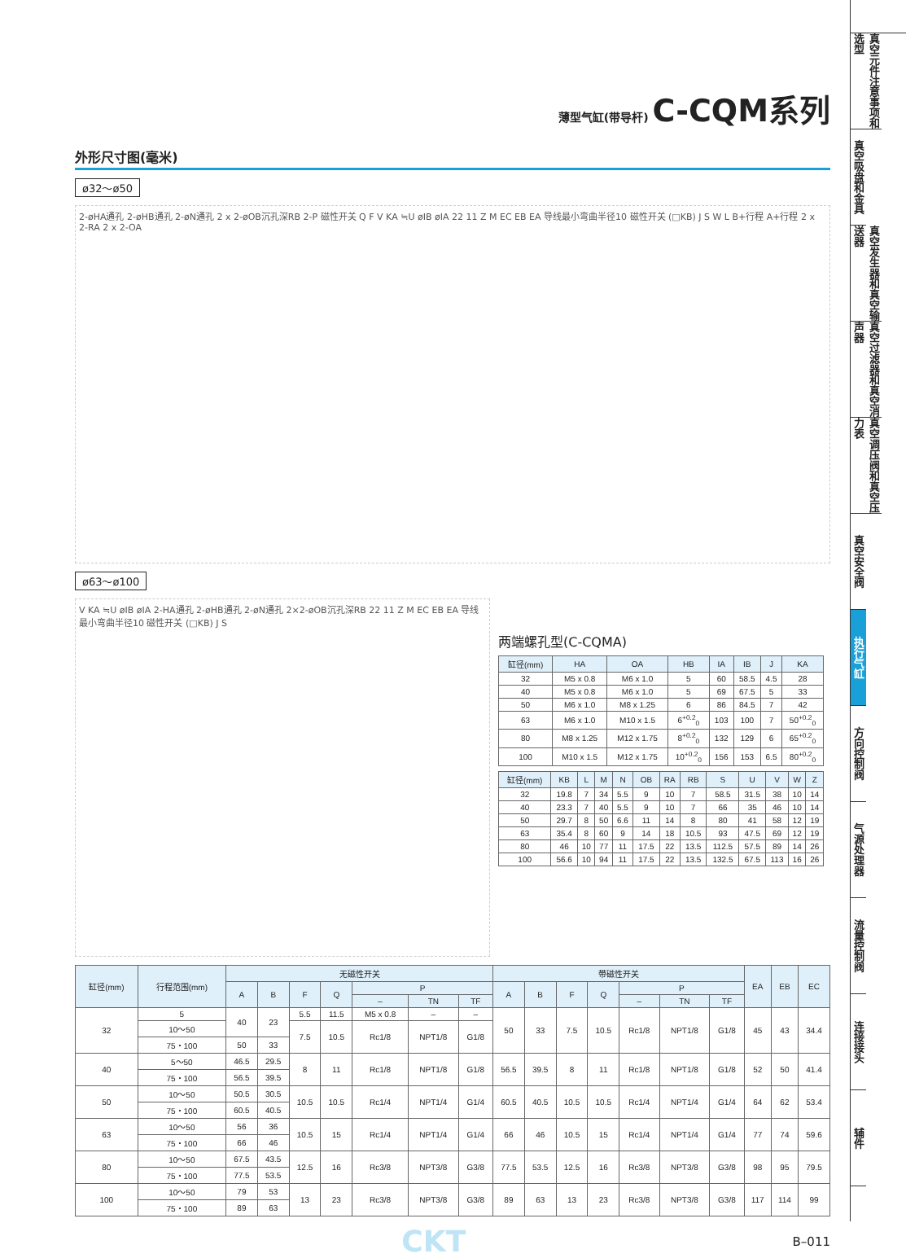薄型气缸(带导杆) C-CQM系列
外形尺寸图(毫米)
ø32～ø50
2-øHA通孔 2-øHB通孔 2-øN通孔 2 x 2-øOB沉孔深RB 2-P 磁性开关 Q F V KA ≒U øIB øIA 22 11 Z M EC EB EA 导线最小弯曲半径10 磁性开关 (□KB) J S W L B+行程 A+行程 2 x 2-RA 2 x 2-OA
ø63～ø100
V KA ≒U øIB øIA 2-HA通孔 2-øHB通孔 2-øN通孔 2×2-øOB沉孔深RB 22 11 Z M EC EB EA 导线最小弯曲半径10 磁性开关 (□KB) J S
两端螺孔型(C-CQMA)
| 缸径(mm) | HA | OA | HB | IA | IB | J | KA |
| --- | --- | --- | --- | --- | --- | --- | --- |
| 32 | M5 x 0.8 | M6 x 1.0 | 5 | 60 | 58.5 | 4.5 | 28 |
| 40 | M5 x 0.8 | M6 x 1.0 | 5 | 69 | 67.5 | 5 | 33 |
| 50 | M6 x 1.0 | M8 x 1.25 | 6 | 86 | 84.5 | 7 | 42 |
| 63 | M6 x 1.0 | M10 x 1.5 | 6<sup>+0.2</sup><sub>0</sub> | 103 | 100 | 7 | 50<sup>+0.2</sup><sub>0</sub> |
| 80 | M8 x 1.25 | M12 x 1.75 | 8<sup>+0.2</sup><sub>0</sub> | 132 | 129 | 6 | 65<sup>+0.2</sup><sub>0</sub> |
| 100 | M10 x 1.5 | M12 x 1.75 | 10<sup>+0.2</sup><sub>0</sub> | 156 | 153 | 6.5 | 80<sup>+0.2</sup><sub>0</sub> |
| 缸径(mm) | KB | L | M | N | OB | RA | RB | S | U | V | W | Z |
| --- | --- | --- | --- | --- | --- | --- | --- | --- | --- | --- | --- | --- |
| 32 | 19.8 | 7 | 34 | 5.5 | 9 | 10 | 7 | 58.5 | 31.5 | 38 | 10 | 14 |
| 40 | 23.3 | 7 | 40 | 5.5 | 9 | 10 | 7 | 66 | 35 | 46 | 10 | 14 |
| 50 | 29.7 | 8 | 50 | 6.6 | 11 | 14 | 8 | 80 | 41 | 58 | 12 | 19 |
| 63 | 35.4 | 8 | 60 | 9 | 14 | 18 | 10.5 | 93 | 47.5 | 69 | 12 | 19 |
| 80 | 46 | 10 | 77 | 11 | 17.5 | 22 | 13.5 | 112.5 | 57.5 | 89 | 14 | 26 |
| 100 | 56.6 | 10 | 94 | 11 | 17.5 | 22 | 13.5 | 132.5 | 67.5 | 113 | 16 | 26 |
| 缸径(mm) | 行程范围(mm) | 无磁性开关 | | | | | | | 带磁性开关 | | | | | | | EA | EB | EC |
| --- | --- | --- | --- | --- | --- | --- | --- | --- | --- | --- | --- | --- | --- | --- | --- | --- | --- | --- |
| | | A | B | F | Q | P | | | A | B | F | Q | P | | | | | |
| | | | | | | – | TN | TF | | | | | – | TN | TF | | | |
| 32 | 5 | 40 | 23 | 5.5 | 11.5 | M5 x 0.8 | – | – | 50 | 33 | 7.5 | 10.5 | Rc1/8 | NPT1/8 | G1/8 | 45 | 43 | 34.4 |
| | 10～50 | | | 7.5 | 10.5 | Rc1/8 | NPT1/8 | G1/8 | | | | | | | | | | |
| | 75・100 | 50 | 33 | | | | | | | | | | | | | | | |
| 40 | 5～50 | 46.5 | 29.5 | 8 | 11 | Rc1/8 | NPT1/8 | G1/8 | 56.5 | 39.5 | 8 | 11 | Rc1/8 | NPT1/8 | G1/8 | 52 | 50 | 41.4 |
| | 75・100 | 56.5 | 39.5 | | | | | | | | | | | | | | | |
| 50 | 10～50 | 50.5 | 30.5 | 10.5 | 10.5 | Rc1/4 | NPT1/4 | G1/4 | 60.5 | 40.5 | 10.5 | 10.5 | Rc1/4 | NPT1/4 | G1/4 | 64 | 62 | 53.4 |
| | 75・100 | 60.5 | 40.5 | | | | | | | | | | | | | | | |
| 63 | 10～50 | 56 | 36 | 10.5 | 15 | Rc1/4 | NPT1/4 | G1/4 | 66 | 46 | 10.5 | 15 | Rc1/4 | NPT1/4 | G1/4 | 77 | 74 | 59.6 |
| | 75・100 | 66 | 46 | | | | | | | | | | | | | | | |
| 80 | 10～50 | 67.5 | 43.5 | 12.5 | 16 | Rc3/8 | NPT3/8 | G3/8 | 77.5 | 53.5 | 12.5 | 16 | Rc3/8 | NPT3/8 | G3/8 | 98 | 95 | 79.5 |
| | 75・100 | 77.5 | 53.5 | | | | | | | | | | | | | | | |
| 100 | 10～50 | 79 | 53 | 13 | 23 | Rc3/8 | NPT3/8 | G3/8 | 89 | 63 | 13 | 23 | Rc3/8 | NPT3/8 | G3/8 | 117 | 114 | 99 |
| | 75・100 | 89 | 63 | | | | | | | | | | | | | | | |
CKT B–011
真空元件注意事项和选型
真空吸盘和金具
真空发生器和真空输送器
真空过滤器和真空消声器
真空调压阀和真空压力表
真空安全阀
执行气缸
方向控制阀
气源处理器
流量控制阀
连接接头
辅件